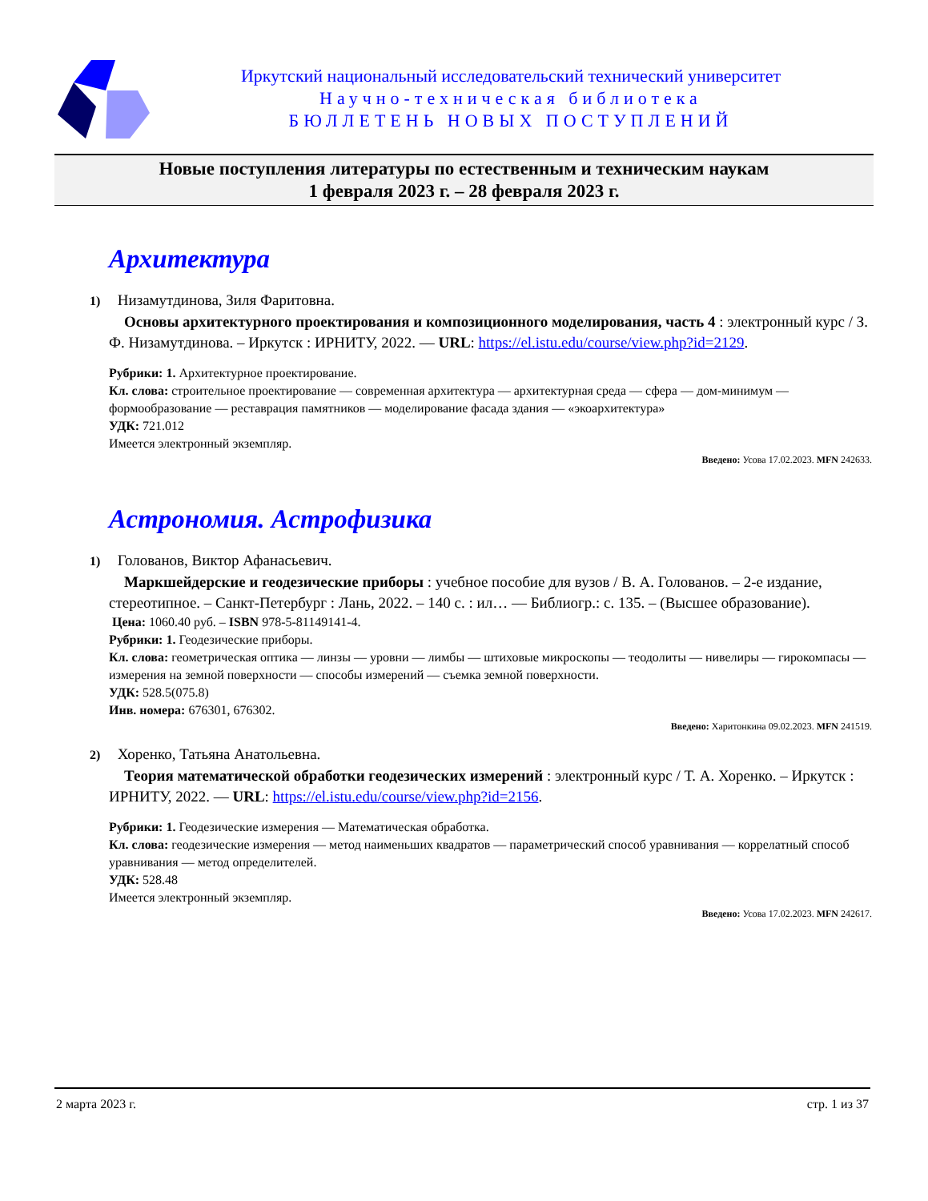Иркутский национальный исследовательский технический университет
Научно-техническая библиотека
БЮЛЛЕТЕНЬ НОВЫХ ПОСТУПЛЕНИЙ
Новые поступления литературы по естественным и техническим наукам
1 февраля 2023 г. – 28 февраля 2023 г.
Архитектура
1) Низамутдинова, Зиля Фаритовна.
Основы архитектурного проектирования и композиционного моделирования, часть 4 : электронный курс / З. Ф. Низамутдинова. – Иркутск : ИРНИТУ, 2022. — URL: https://el.istu.edu/course/view.php?id=2129.
Рубрики: 1. Архитектурное проектирование.
Кл. слова: строительное проектирование — современная архитектура — архитектурная среда — сфера — дом-минимум — формообразование — реставрация памятников — моделирование фасада здания — «экоархитектура»
УДК: 721.012
Имеется электронный экземпляр.
Введено: Усова 17.02.2023. MFN 242633.
Астрономия. Астрофизика
1) Голованов, Виктор Афанасьевич.
Маркшейдерские и геодезические приборы : учебное пособие для вузов / В. А. Голованов. – 2-е издание, стереотипное. – Санкт-Петербург : Лань, 2022. – 140 с. : ил… — Библиогр.: с. 135. – (Высшее образование).
Цена: 1060.40 руб. – ISBN 978-5-81149141-4.
Рубрики: 1. Геодезические приборы.
Кл. слова: геометрическая оптика — линзы — уровни — лимбы — штиховые микроскопы — теодолиты — нивелиры — гирокомпасы — измерения на земной поверхности — способы измерений — съемка земной поверхности.
УДК: 528.5(075.8)
Инв. номера: 676301, 676302.
Введено: Харитонкина 09.02.2023. MFN 241519.
2) Хоренко, Татьяна Анатольевна.
Теория математической обработки геодезических измерений : электронный курс / Т. А. Хоренко. – Иркутск : ИРНИТУ, 2022. — URL: https://el.istu.edu/course/view.php?id=2156.
Рубрики: 1. Геодезические измерения — Математическая обработка.
Кл. слова: геодезические измерения — метод наименьших квадратов — параметрический способ уравнивания — коррелатный способ уравнивания — метод определителей.
УДК: 528.48
Имеется электронный экземпляр.
Введено: Усова 17.02.2023. MFN 242617.
2 марта 2023 г. стр. 1 из 37